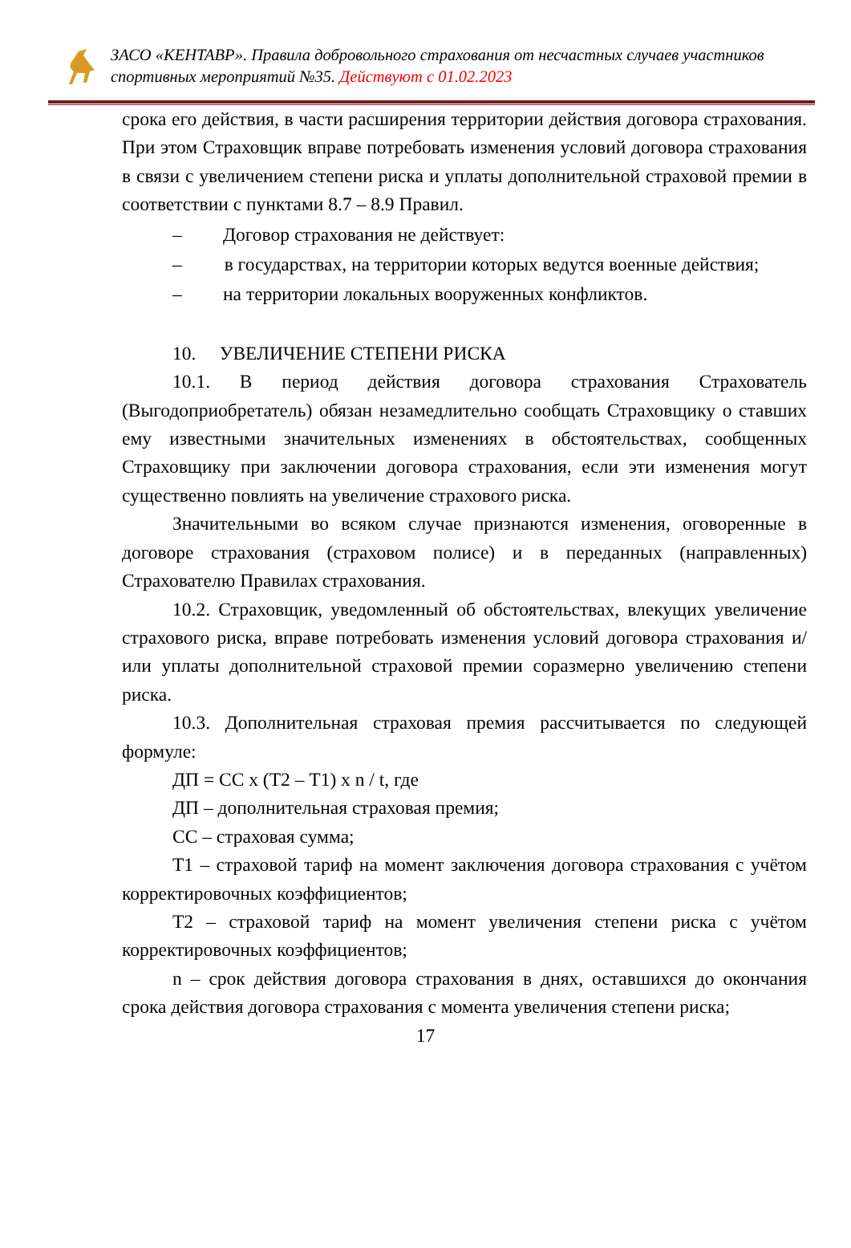ЗАСО «КЕНТАВР». Правила добровольного страхования от несчастных случаев участников спортивных мероприятий №35. Действуют с 01.02.2023
срока его действия, в части расширения территории действия договора страхования. При этом Страховщик вправе потребовать изменения условий договора страхования в связи с увеличением степени риска и уплаты дополнительной страховой премии в соответствии с пунктами 8.7 – 8.9 Правил.
– Договор страхования не действует:
– в государствах, на территории которых ведутся военные действия;
– на территории локальных вооруженных конфликтов.
10. УВЕЛИЧЕНИЕ СТЕПЕНИ РИСКА
10.1. В период действия договора страхования Страхователь (Выгодоприобретатель) обязан незамедлительно сообщать Страховщику о ставших ему известными значительных изменениях в обстоятельствах, сообщенных Страховщику при заключении договора страхования, если эти изменения могут существенно повлиять на увеличение страхового риска.
Значительными во всяком случае признаются изменения, оговоренные в договоре страхования (страховом полисе) и в переданных (направленных) Страхователю Правилах страхования.
10.2. Страховщик, уведомленный об обстоятельствах, влекущих увеличение страхового риска, вправе потребовать изменения условий договора страхования и/или уплаты дополнительной страховой премии соразмерно увеличению степени риска.
10.3. Дополнительная страховая премия рассчитывается по следующей формуле:
ДП = СС х (Т2 – Т1) х n / t, где
ДП – дополнительная страховая премия;
СС – страховая сумма;
Т1 – страховой тариф на момент заключения договора страхования с учётом корректировочных коэффициентов;
Т2 – страховой тариф на момент увеличения степени риска с учётом корректировочных коэффициентов;
n – срок действия договора страхования в днях, оставшихся до окончания срока действия договора страхования с момента увеличения степени риска;
17